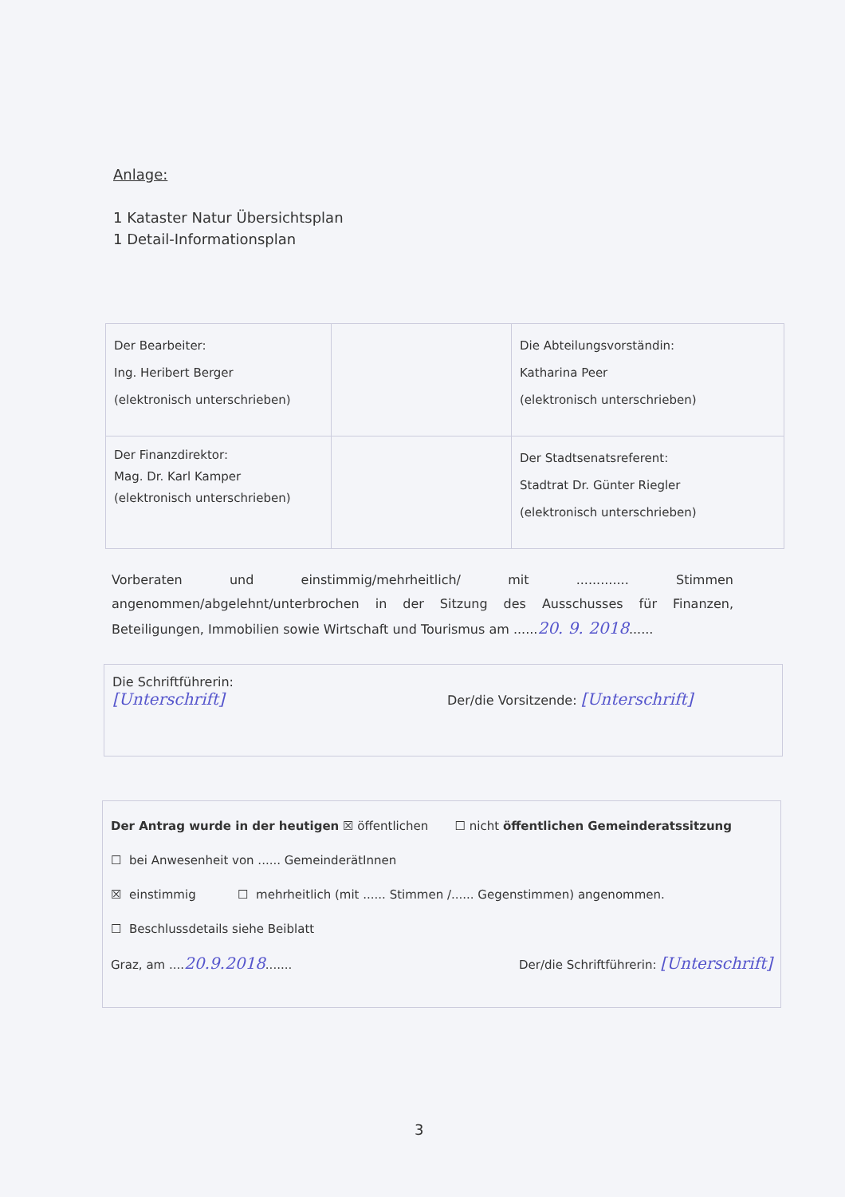Anlage:
1 Kataster Natur Übersichtsplan
1 Detail-Informationsplan
| Der Bearbeiter: Ing. Heribert Berger (elektronisch unterschrieben) | | Die Abteilungsvorständin: Katharina Peer (elektronisch unterschrieben) |
| Der Finanzdirektor: Mag. Dr. Karl Kamper (elektronisch unterschrieben) | | Der Stadtsenatsreferent: Stadtrat Dr. Günter Riegler (elektronisch unterschrieben) |
Vorberaten und einstimmig/mehrheitlich/ mit ............. Stimmen angenommen/abgelehnt/unterbrochen in der Sitzung des Ausschusses für Finanzen, Beteiligungen, Immobilien sowie Wirtschaft und Tourismus am ......20. 9. 2018......
Die Schriftführerin:
[Unterschrift]
Der/die Vorsitzende: [Unterschrift]
Der Antrag wurde in der heutigen ☒ öffentlichen ☐ nicht öffentlichen Gemeinderatssitzung
☐ bei Anwesenheit von ...... GemeinderätInnen
☒ einstimmig ☐ mehrheitlich (mit ...... Stimmen /...... Gegenstimmen) angenommen.
☐ Beschlussdetails siehe Beiblatt
Graz, am ....20.9.2018....... Der/die Schriftführerin: [Unterschrift]
3